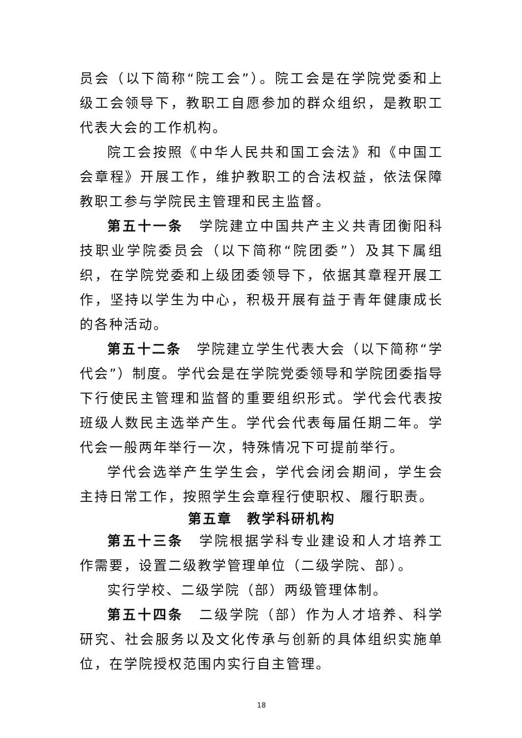员会（以下简称“院工会”）。院工会是在学院党委和上级工会领导下，教职工自愿参加的群众组织，是教职工代表大会的工作机构。
院工会按照《中华人民共和国工会法》和《中国工会章程》开展工作，维护教职工的合法权益，依法保障教职工参与学院民主管理和民主监督。
第五十一条　学院建立中国共产主义共青团衡阳科技职业学院委员会（以下简称“院团委”）及其下属组织，在学院党委和上级团委领导下，依据其章程开展工作，坚持以学生为中心，积极开展有益于青年健康成长的各种活动。
第五十二条　学院建立学生代表大会（以下简称“学代会”）制度。学代会是在学院党委领导和学院团委指导下行使民主管理和监督的重要组织形式。学代会代表按班级人数民主选举产生。学代会代表每届任期二年。学代会一般两年举行一次，特殊情况下可提前举行。
学代会选举产生学生会，学代会闭会期间，学生会主持日常工作，按照学生会章程行使职权、履行职责。
第五章　教学科研机构
第五十三条　学院根据学科专业建设和人才培养工作需要，设置二级教学管理单位（二级学院、部）。
实行学校、二级学院（部）两级管理体制。
第五十四条　二级学院（部）作为人才培养、科学研究、社会服务以及文化传承与创新的具体组织实施单位，在学院授权范围内实行自主管理。
18